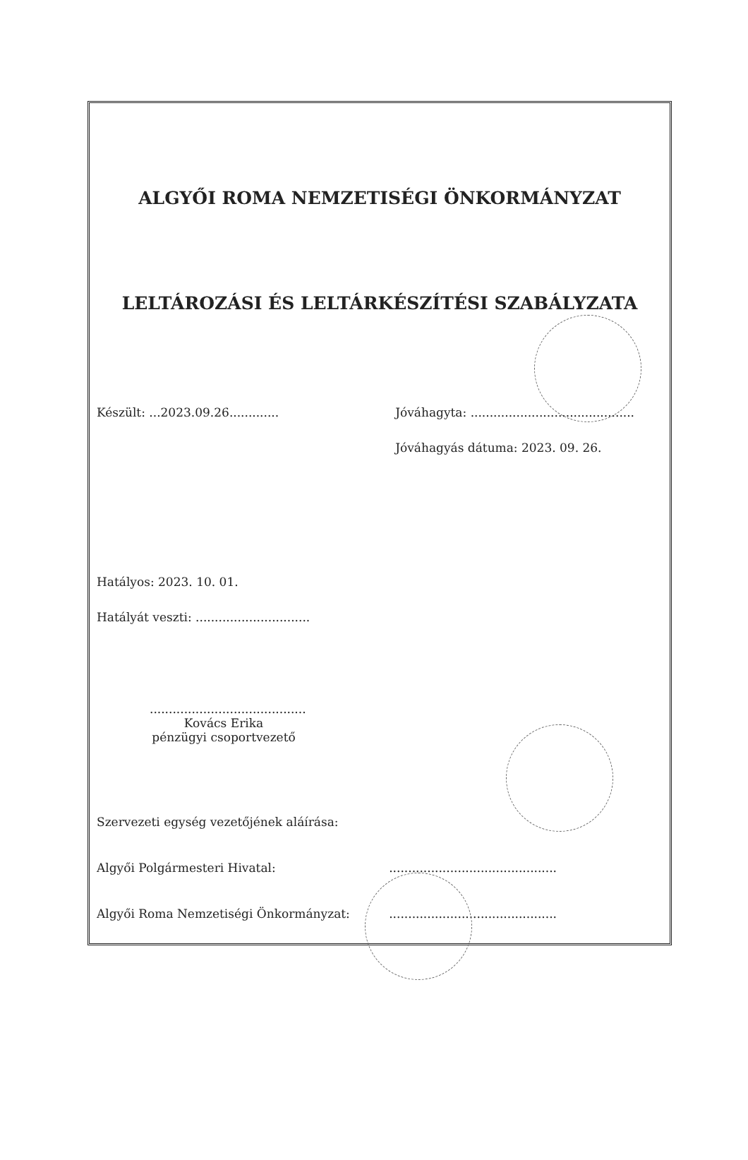ALGYŐI ROMA NEMZETISÉGI ÖNKORMÁNYZAT
LELTÁROZÁSI ÉS LELTÁRKÉSZÍTÉSI SZABÁLYZATA
Készült: ...2023.09.26.............
Jóváhagyta: ...........................................
Jóváhagyás dátuma: 2023. 09. 26.
Hatályos: 2023. 10. 01.
Hatályát veszti: ..............................
.........................................
Kovács Erika
pénzügyi csoportvezető
Szervezeti egység vezetőjének aláírása:
Algyői Polgármesteri Hivatal:............................................
Algyői Roma Nemzetiségi Önkormányzat:............................................